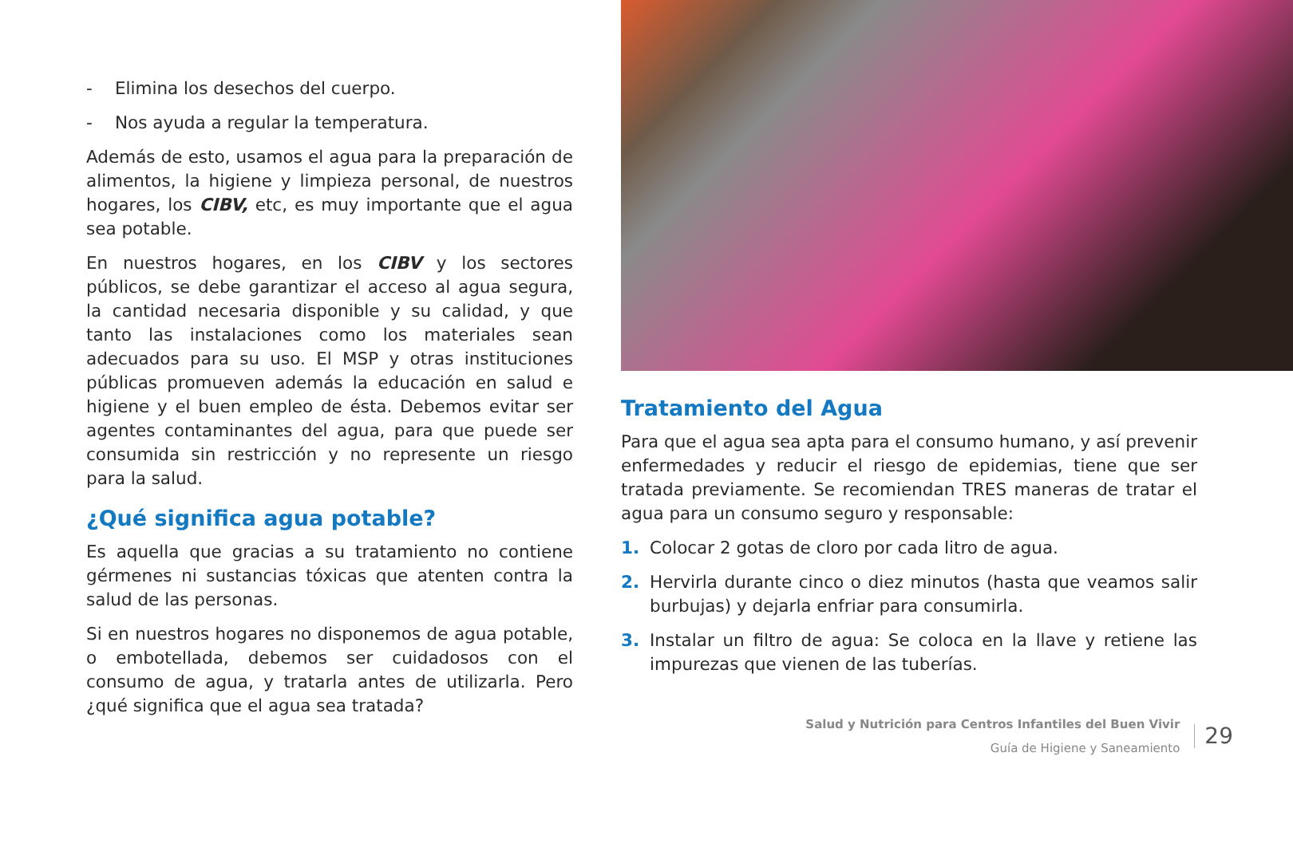- Elimina los desechos del cuerpo.
- Nos ayuda a regular la temperatura.
Además de esto, usamos el agua para la preparación de alimentos, la higiene y limpieza personal, de nuestros hogares, los CIBV, etc, es muy importante que el agua sea potable.
En nuestros hogares, en los CIBV y los sectores públicos, se debe garantizar el acceso al agua segura, la cantidad necesaria disponible y su calidad, y que tanto las instalaciones como los materiales sean adecuados para su uso. El MSP y otras instituciones públicas promueven además la educación en salud e higiene y el buen empleo de ésta. Debemos evitar ser agentes contaminantes del agua, para que puede ser consumida sin restricción y no represente un riesgo para la salud.
¿Qué significa agua potable?
Es aquella que gracias a su tratamiento no contiene gérmenes ni sustancias tóxicas que atenten contra la salud de las personas.
Si en nuestros hogares no disponemos de agua potable, o embotellada, debemos ser cuidadosos con el consumo de agua, y tratarla antes de utilizarla. Pero ¿qué significa que el agua sea tratada?
Tratamiento del Agua
Para que el agua sea apta para el consumo humano, y así prevenir enfermedades y reducir el riesgo de epidemias, tiene que ser tratada previamente. Se recomiendan TRES maneras de tratar el agua para un consumo seguro y responsable:
1. Colocar 2 gotas de cloro por cada litro de agua.
2. Hervirla durante cinco o diez minutos (hasta que veamos salir burbujas) y dejarla enfriar para consumirla.
3. Instalar un filtro de agua: Se coloca en la llave y retiene las impurezas que vienen de las tuberías.
Salud y Nutrición para Centros Infantiles del Buen Vivir
Guía de Higiene y Saneamiento
29